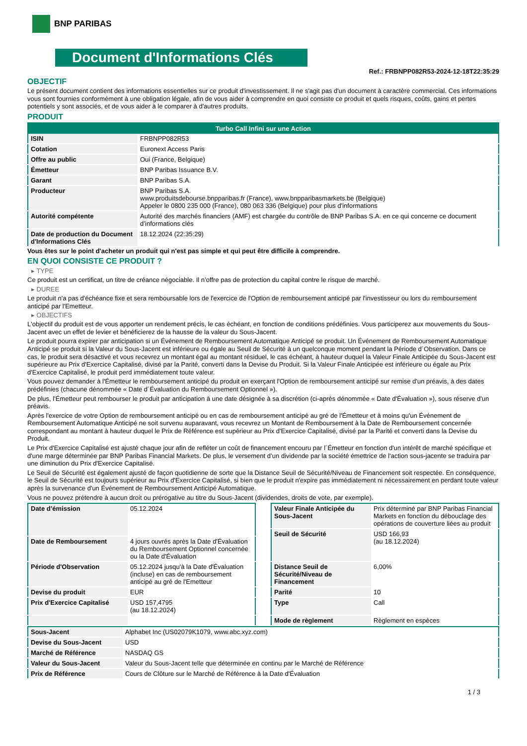BNP PARIBAS
Document d'Informations Clés
Ref.: FRBNPP082R53-2024-12-18T22:35:29
OBJECTIF
Le présent document contient des informations essentielles sur ce produit d'investissement. Il ne s'agit pas d'un document à caractère commercial. Ces informations vous sont fournies conformément à une obligation légale, afin de vous aider à comprendre en quoi consiste ce produit et quels risques, coûts, gains et pertes potentiels y sont associés, et de vous aider à le comparer à d'autres produits.
PRODUIT
| Turbo Call Infini sur une Action | |
| --- | --- |
| ISIN | FRBNPP082R53 |
| Cotation | Euronext Access Paris |
| Offre au public | Oui (France, Belgique) |
| Émetteur | BNP Paribas Issuance B.V. |
| Garant | BNP Paribas S.A. |
| Producteur | BNP Paribas S.A. www.produitsdebourse.bnpparibas.fr (France), www.bnpparibasmarkets.be (Belgique) Appeler le 0800 235 000 (France), 080 063 336 (Belgique) pour plus d'informations |
| Autorité compétente | Autorité des marchés financiers (AMF) est chargée du contrôle de BNP Paribas S.A. en ce qui concerne ce document d’informations clés |
| Date de production du Document d'Informations Clés | 18.12.2024 (22:35:29) |
Vous êtes sur le point d'acheter un produit qui n'est pas simple et qui peut être difficile à comprendre.
EN QUOI CONSISTE CE PRODUIT ?
▸ TYPE
Ce produit est un certificat, un titre de créance négociable. Il n’offre pas de protection du capital contre le risque de marché.
▸ DUREE
Le produit n'a pas d'échéance fixe et sera remboursable lors de l'exercice de l'Option de remboursement anticipé par l'investisseur ou lors du remboursement anticipé par l'Emetteur.
▸ OBJECTIFS
L'objectif du produit est de vous apporter un rendement précis, le cas échéant, en fonction de conditions prédéfinies. Vous participerez aux mouvements du Sous-Jacent avec un effet de levier et bénéficierez de la hausse de la valeur du Sous-Jacent.
Le produit pourra expirer par anticipation si un Événement de Remboursement Automatique Anticipé se produit. Un Événement de Remboursement Automatique Anticipé se produit si la Valeur du Sous-Jacent est inférieure ou égale au Seuil de Sécurité à un quelconque moment pendant la Période d´Observation. Dans ce cas, le produit sera désactivé et vous recevrez un montant égal au montant résiduel, le cas échéant, à hauteur duquel la Valeur Finale Anticipée du Sous-Jacent est supérieure au Prix d'Exercice Capitalisé, divisé par la Parité, converti dans la Devise du Produit. Si la Valeur Finale Anticipée est inférieure ou égale au Prix d'Exercice Capitalisé, le produit perd immédiatement toute valeur.
Vous pouvez demander à l'Émetteur le remboursement anticipé du produit en exerçant l'Option de remboursement anticipé sur remise d'un préavis, à des dates prédéfinies (chacune dénommée « Date d´Évaluation du Remboursement Optionnel »).
De plus, l'Émetteur peut rembourser le produit par anticipation à une date désignée à sa discrétion (ci-après dénommée « Date d'Évaluation »), sous réserve d'un préavis.
Après l'exercice de votre Option de remboursement anticipé ou en cas de remboursement anticipé au gré de l'Émetteur et à moins qu'un Événement de Remboursement Automatique Anticipé ne soit survenu auparavant, vous recevrez un Montant de Remboursement à la Date de Remboursement concernée correspondant au montant à hauteur duquel le Prix de Référence est supérieur au Prix d'Exercice Capitalisé, divisé par la Parité et converti dans la Devise du Produit.
Le Prix d'Exercice Capitalisé est ajusté chaque jour afin de refléter un coût de financement encouru par l´Émetteur en fonction d'un intérêt de marché spécifique et d'une marge déterminée par BNP Paribas Financial Markets. De plus, le versement d’un dividende par la société émettrice de l'action sous-jacente se traduira par une diminution du Prix d'Exercice Capitalisé.
Le Seuil de Sécurité est également ajusté de façon quotidienne de sorte que la Distance Seuil de Sécurité/Niveau de Financement soit respectée. En conséquence, le Seuil de Sécurité est toujours supérieur au Prix d'Exercice Capitalisé, si bien que le produit n'expire pas immédiatement ni nécessairement en perdant toute valeur après la survenance d'un Événement de Remboursement Anticipé Automatique.
Vous ne pouvez prétendre à aucun droit ou prérogative au titre du Sous-Jacent (dividendes, droits de vote, par exemple).
| Date d’émission | 05.12.2024 |
| Date de Remboursement | 4 jours ouvrés après la Date d'Évaluation du Remboursement Optionnel concernée ou la Date d'Évaluation |
| Période d'Observation | 05.12.2024 jusqu'à la Date d'Évaluation (incluse) en cas de remboursement anticipé au gré de l'Emetteur |
| Devise du produit | EUR |
| Prix d'Exercice Capitalisé | USD 157,4795 (au 18.12.2024) |
| Valeur Finale Anticipée du Sous-Jacent | Prix déterminé par BNP Paribas Financial Markets en fonction du débouclage des opérations de couverture liées au produit |
| Seuil de Sécurité | USD 166,93 (au 18.12.2024) |
| Distance Seuil de Sécurité/Niveau de Financement | 6,00% |
| Parité | 10 |
| Type | Call |
| Mode de règlement | Règlement en espèces |
| Sous-Jacent | Alphabet Inc (US02079K1079, www.abc.xyz.com) |
| Devise du Sous-Jacent | USD |
| Marché de Référence | NASDAQ GS |
| Valeur du Sous-Jacent | Valeur du Sous-Jacent telle que déterminée en continu par le Marché de Référence |
| Prix de Référence | Cours de Clôture sur le Marché de Référence à la Date d'Évaluation |
1 / 3